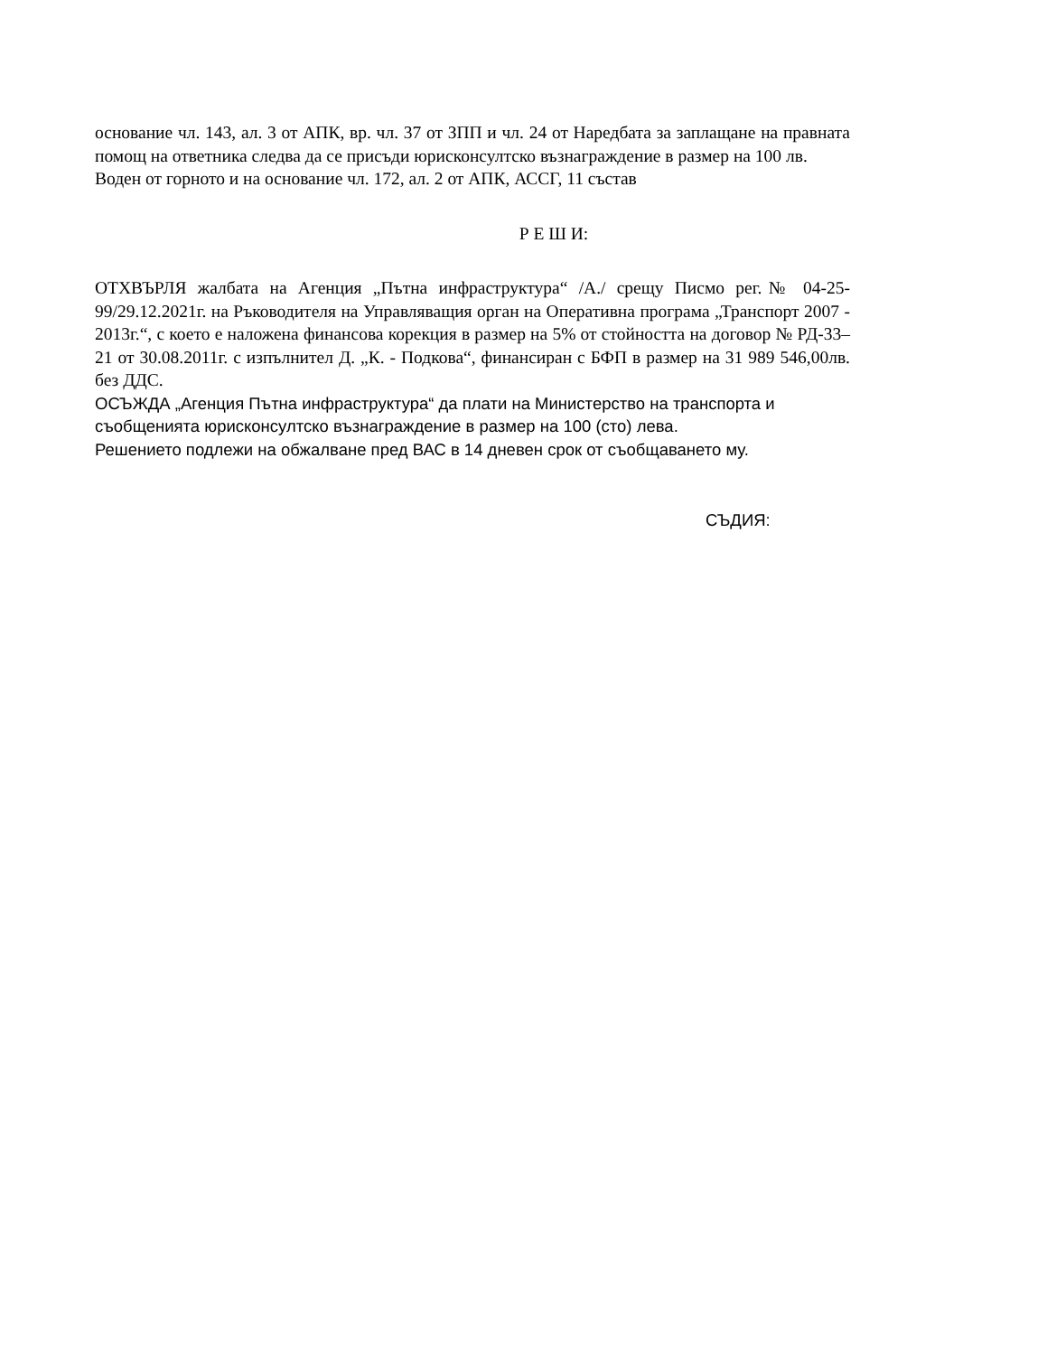основание чл. 143, ал. 3 от АПК, вр. чл. 37 от ЗПП и чл. 24 от Наредбата за заплащане на правната помощ на ответника следва да се присъди юрисконсултско възнаграждение в размер на 100 лв.
Воден от горното и на основание чл. 172, ал. 2 от АПК, АССГ, 11 състав
Р Е Ш И:
ОТХВЪРЛЯ жалбата на Агенция „Пътна инфраструктура“ /А./ срещу Писмо рег.№ 04-25-99/29.12.2021г. на Ръководителя на Управляващия орган на Оперативна програма „Транспорт 2007 - 2013г.“, с което е наложена финансова корекция в размер на 5% от стойността на договор № РД-33–21 от 30.08.2011г. с изпълнител Д. „К. - Подкова“, финансиран с БФП в размер на 31 989 546,00лв. без ДДС.
ОСЪЖДА „Агенция Пътна инфраструктура“ да плати на Министерство на транспорта и съобщенията юрисконсултско възнаграждение в размер на 100 (сто) лева.
Решението подлежи на обжалване пред ВАС в 14 дневен срок от съобщаването му.
СЪДИЯ: